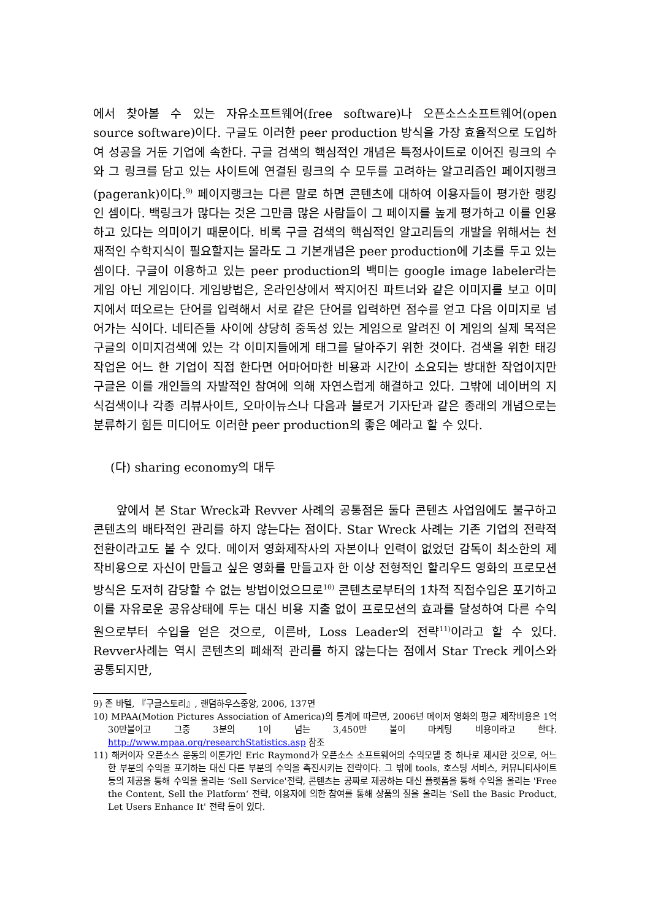에서 찾아볼 수 있는 자유소프트웨어(free software)나 오픈소스소프트웨어(open source software)이다. 구글도 이러한 peer production 방식을 가장 효율적으로 도입하여 성공을 거둔 기업에 속한다. 구글 검색의 핵심적인 개념은 특정사이트로 이어진 링크의 수와 그 링크를 담고 있는 사이트에 연결된 링크의 수 모두를 고려하는 알고리즘인 페이지랭크(pagerank)이다.<sup>9)</sup> 페이지랭크는 다른 말로 하면 콘텐츠에 대하여 이용자들이 평가한 랭킹인 셈이다. 백링크가 많다는 것은 그만큼 많은 사람들이 그 페이지를 높게 평가하고 이를 인용하고 있다는 의미이기 때문이다. 비록 구글 검색의 핵심적인 알고리듬의 개발을 위해서는 천재적인 수학지식이 필요할지는 몰라도 그 기본개념은 peer production에 기초를 두고 있는 셈이다. 구글이 이용하고 있는 peer production의 백미는 google image labeler라는 게임 아닌 게임이다. 게임방법은, 온라인상에서 짝지어진 파트너와 같은 이미지를 보고 이미지에서 떠오르는 단어를 입력해서 서로 같은 단어를 입력하면 점수를 얻고 다음 이미지로 넘어가는 식이다. 네티즌들 사이에 상당히 중독성 있는 게임으로 알려진 이 게임의 실제 목적은 구글의 이미지검색에 있는 각 이미지들에게 태그를 달아주기 위한 것이다. 검색을 위한 태깅 작업은 어느 한 기업이 직접 한다면 어마어마한 비용과 시간이 소요되는 방대한 작업이지만 구글은 이를 개인들의 자발적인 참여에 의해 자연스럽게 해결하고 있다. 그밖에 네이버의 지식검색이나 각종 리뷰사이트, 오마이뉴스나 다음과 블로거 기자단과 같은 종래의 개념으로는 분류하기 힘든 미디어도 이러한 peer production의 좋은 예라고 할 수 있다.
(다) sharing economy의 대두
앞에서 본 Star Wreck과 Revver 사례의 공통점은 둘다 콘텐츠 사업임에도 불구하고 콘텐츠의 배타적인 관리를 하지 않는다는 점이다. Star Wreck 사례는 기존 기업의 전략적 전환이라고도 볼 수 있다. 메이저 영화제작사의 자본이나 인력이 없었던 감독이 최소한의 제작비용으로 자신이 만들고 싶은 영화를 만들고자 한 이상 전형적인 할리우드 영화의 프로모션 방식은 도저히 감당할 수 없는 방법이었으므로<sup>10)</sup> 콘텐츠로부터의 1차적 직접수입은 포기하고 이를 자유로운 공유상태에 두는 대신 비용 지출 없이 프로모션의 효과를 달성하여 다른 수익원으로부터 수입을 얻은 것으로, 이른바, Loss Leader의 전략<sup>11)</sup>이라고 할 수 있다. Revver사례는 역시 콘텐츠의 폐쇄적 관리를 하지 않는다는 점에서 Star Treck 케이스와 공통되지만,
9) 존 바텔, 『구글스토리』, 랜덤하우스중앙, 2006, 137면
10) MPAA(Motion Pictures Association of America)의 통계에 따르면, 2006년 메이저 영화의 평균 제작비용은 1억 30만불이고 그중 3분의 1이 넘는 3,450만 불이 마케팅 비용이라고 한다. http://www.mpaa.org/researchStatistics.asp 참조
11) 해커이자 오픈소스 운동의 이론가인 Eric Raymond가 오픈소스 소프트웨어의 수익모델 중 하나로 제시한 것으로, 어느 한 부분의 수익을 포기하는 대신 다른 부분의 수익을 촉진시키는 전략이다. 그 밖에 tools, 호스팅 서비스, 커뮤니티사이트 등의 제공을 통해 수익을 올리는 ‘Sell Service'전략, 콘텐츠는 공짜로 제공하는 대신 플랫폼을 통해 수익을 올리는 'Free the Content, Sell the Platform‘ 전략, 이용자에 의한 참여를 통해 상품의 질을 올리는 'Sell the Basic Product, Let Users Enhance It' 전략 등이 있다.